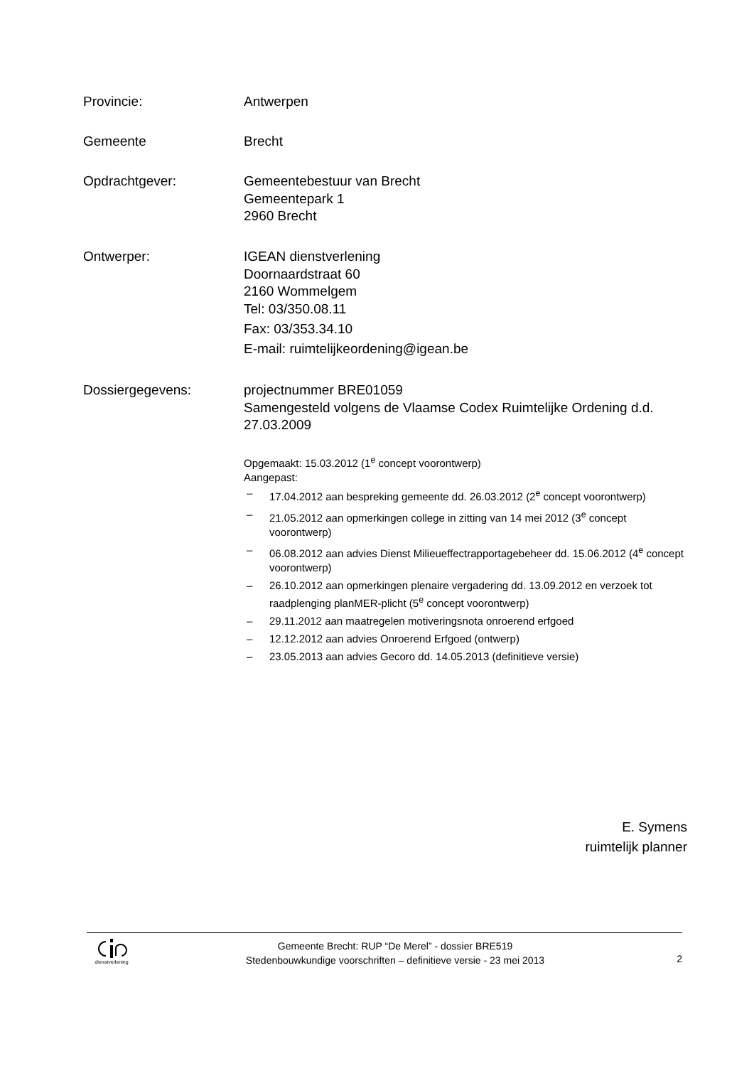Provincie: Antwerpen
Gemeente Brecht
Opdrachtgever: Gemeentebestuur van Brecht
Gemeentepark 1
2960 Brecht
Ontwerper: IGEAN dienstverlening
Doornaardstraat 60
2160 Wommelgem
Tel: 03/350.08.11
Fax: 03/353.34.10
E-mail: ruimtelijkeordening@igean.be
Dossiergegevens: projectnummer BRE01059
Samengesteld volgens de Vlaamse Codex Ruimtelijke Ordening d.d. 27.03.2009
Opgemaakt: 15.03.2012 (1<sup>e</sup> concept voorontwerp)
Aangepast:
– 17.04.2012 aan bespreking gemeente dd. 26.03.2012 (2<sup>e</sup> concept voorontwerp)
– 21.05.2012 aan opmerkingen college in zitting van 14 mei 2012 (3<sup>e</sup> concept voorontwerp)
– 06.08.2012 aan advies Dienst Milieueffectrapportagebeheer dd. 15.06.2012 (4<sup>e</sup> concept voorontwerp)
– 26.10.2012 aan opmerkingen plenaire vergadering dd. 13.09.2012 en verzoek tot raadplenging planMER-plicht (5<sup>e</sup> concept voorontwerp)
– 29.11.2012 aan maatregelen motiveringsnota onroerend erfgoed
– 12.12.2012 aan advies Onroerend Erfgoed (ontwerp)
– 23.05.2013 aan advies Gecoro dd. 14.05.2013 (definitieve versie)
E. Symens
ruimtelijk planner
dienstverlening
Gemeente Brecht: RUP “De Merel” - dossier BRE519
Stedenbouwkundige voorschriften – definitieve versie - 23 mei 2013
2